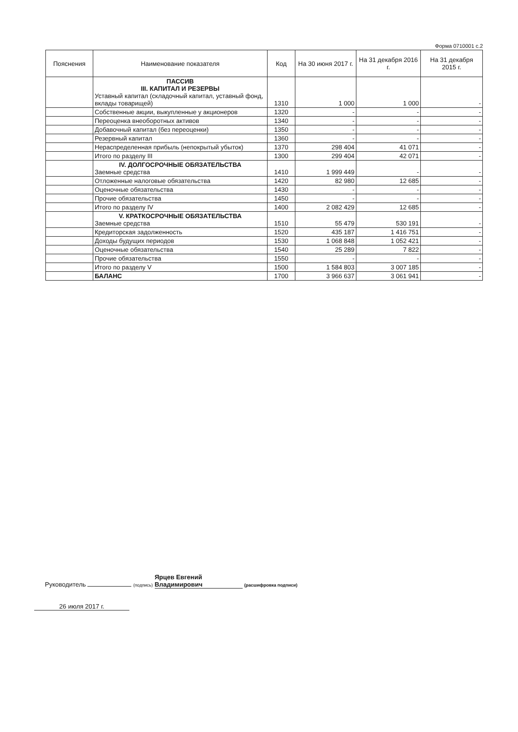Форма 0710001 с.2
| Пояснения | Наименование показателя | Код | На 30 июня 2017 г. | На 31 декабря 2016 г. | На 31 декабря 2015 г. |
| --- | --- | --- | --- | --- | --- |
| | ПАССИВ III. КАПИТАЛ И РЕЗЕРВЫ Уставный капитал (складочный капитал, уставный фонд, вклады товарищей) | 1310 | 1 000 | 1 000 | - |
| | Собственные акции, выкупленные у акционеров | 1320 | - | - | - |
| | Переоценка внеоборотных активов | 1340 | - | - | - |
| | Добавочный капитал (без переоценки) | 1350 | - | - | - |
| | Резервный капитал | 1360 | - | - | - |
| | Нераспределенная прибыль (непокрытый убыток) | 1370 | 298 404 | 41 071 | - |
| | Итого по разделу III | 1300 | 299 404 | 42 071 | - |
| | IV. ДОЛГОСРОЧНЫЕ ОБЯЗАТЕЛЬСТВА Заемные средства | 1410 | 1 999 449 | - | - |
| | Отложенные налоговые обязательства | 1420 | 82 980 | 12 685 | - |
| | Оценочные обязательства | 1430 | - | - | - |
| | Прочие обязательства | 1450 | - | - | - |
| | Итого по разделу IV | 1400 | 2 082 429 | 12 685 | - |
| | V. КРАТКОСРОЧНЫЕ ОБЯЗАТЕЛЬСТВА Заемные средства | 1510 | 55 479 | 530 191 | - |
| | Кредиторская задолженность | 1520 | 435 187 | 1 416 751 | - |
| | Доходы будущих периодов | 1530 | 1 068 848 | 1 052 421 | - |
| | Оценочные обязательства | 1540 | 25 289 | 7 822 | - |
| | Прочие обязательства | 1550 | - | - | - |
| | Итого по разделу V | 1500 | 1 584 803 | 3 007 185 | - |
| | БАЛАНС | 1700 | 3 966 637 | 3 061 941 | - |
Руководитель (подпись) Ярцев Евгений Владимирович (расшифровка подписи)
26 июля 2017 г.